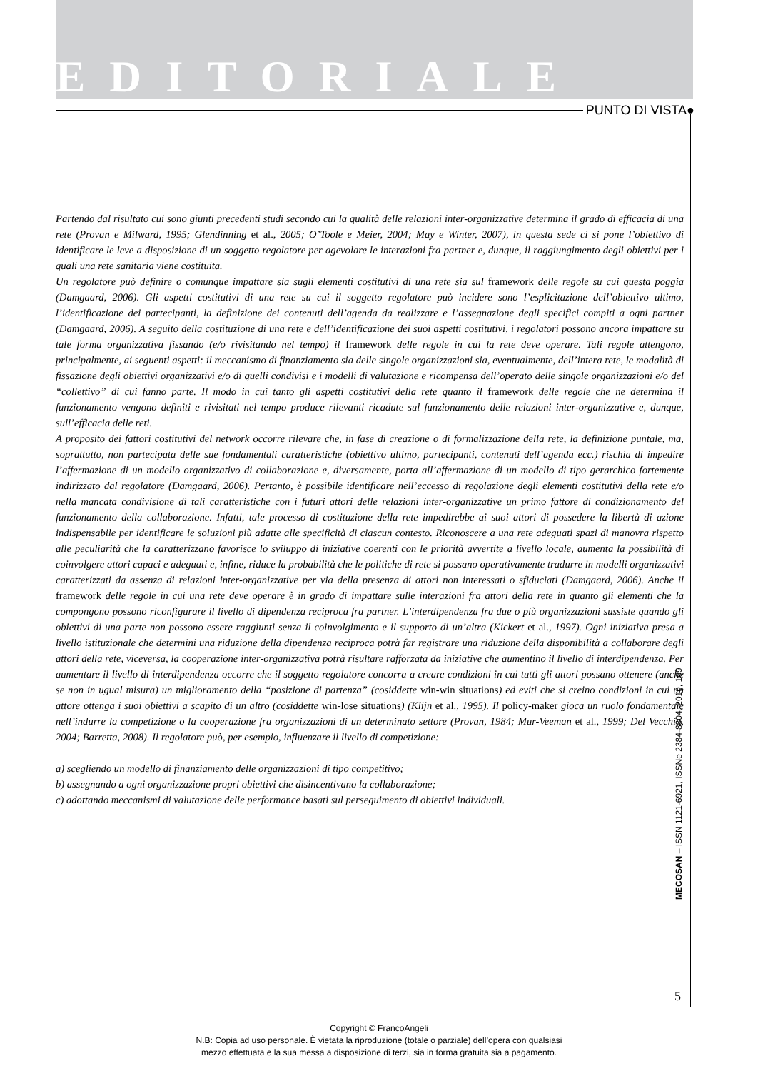EDITORIALE
PUNTO DI VISTA●
Partendo dal risultato cui sono giunti precedenti studi secondo cui la qualità delle relazioni inter-organizzative determina il grado di efficacia di una rete (Provan e Milward, 1995; Glendinning et al., 2005; O’Toole e Meier, 2004; May e Winter, 2007), in questa sede ci si pone l’obiettivo di identificare le leve a disposizione di un soggetto regolatore per agevolare le interazioni fra partner e, dunque, il raggiungimento degli obiettivi per i quali una rete sanitaria viene costituita.
Un regolatore può definire o comunque impattare sia sugli elementi costitutivi di una rete sia sul framework delle regole su cui questa poggia (Damgaard, 2006). Gli aspetti costitutivi di una rete su cui il soggetto regolatore può incidere sono l’esplicitazione dell’obiettivo ultimo, l’identificazione dei partecipanti, la definizione dei contenuti dell’agenda da realizzare e l’assegnazione degli specifici compiti a ogni partner (Damgaard, 2006). A seguito della costituzione di una rete e dell’identificazione dei suoi aspetti costitutivi, i regolatori possono ancora impattare su tale forma organizzativa fissando (e/o rivisitando nel tempo) il framework delle regole in cui la rete deve operare. Tali regole attengono, principalmente, ai seguenti aspetti: il meccanismo di finanziamento sia delle singole organizzazioni sia, eventualmente, dell’intera rete, le modalità di fissazione degli obiettivi organizzativi e/o di quelli condivisi e i modelli di valutazione e ricompensa dell’operato delle singole organizzazioni e/o del “collettivo” di cui fanno parte. Il modo in cui tanto gli aspetti costitutivi della rete quanto il framework delle regole che ne determina il funzionamento vengono definiti e rivisitati nel tempo produce rilevanti ricadute sul funzionamento delle relazioni inter-organizzative e, dunque, sull’efficacia delle reti.
A proposito dei fattori costitutivi del network occorre rilevare che, in fase di creazione o di formalizzazione della rete, la definizione puntale, ma, soprattutto, non partecipata delle sue fondamentali caratteristiche (obiettivo ultimo, partecipanti, contenuti dell’agenda ecc.) rischia di impedire l’affermazione di un modello organizzativo di collaborazione e, diversamente, porta all’affermazione di un modello di tipo gerarchico fortemente indirizzato dal regolatore (Damgaard, 2006). Pertanto, è possibile identificare nell’eccesso di regolazione degli elementi costitutivi della rete e/o nella mancata condivisione di tali caratteristiche con i futuri attori delle relazioni inter-organizzative un primo fattore di condizionamento del funzionamento della collaborazione. Infatti, tale processo di costituzione della rete impedirebbe ai suoi attori di possedere la libertà di azione indispensabile per identificare le soluzioni più adatte alle specificità di ciascun contesto. Riconoscere a una rete adeguati spazi di manovra rispetto alle peculiarità che la caratterizzano favorisce lo sviluppo di iniziative coerenti con le priorità avvertite a livello locale, aumenta la possibilità di coinvolgere attori capaci e adeguati e, infine, riduce la probabilità che le politiche di rete si possano operativamente tradurre in modelli organizzativi caratterizzati da assenza di relazioni inter-organizzative per via della presenza di attori non interessati o sfiduciati (Damgaard, 2006). Anche il framework delle regole in cui una rete deve operare è in grado di impattare sulle interazioni fra attori della rete in quanto gli elementi che la compongono possono riconfigurare il livello di dipendenza reciproca fra partner. L’interdipendenza fra due o più organizzazioni sussiste quando gli obiettivi di una parte non possono essere raggiunti senza il coinvolgimento e il supporto di un’altra (Kickert et al., 1997). Ogni iniziativa presa a livello istituzionale che determini una riduzione della dipendenza reciproca potrà far registrare una riduzione della disponibilità a collaborare degli attori della rete, viceversa, la cooperazione inter-organizzativa potrà risultare rafforzata da iniziative che aumentino il livello di interdipendenza. Per aumentare il livello di interdipendenza occorre che il soggetto regolatore concorra a creare condizioni in cui tutti gli attori possano ottenere (anche se non in ugual misura) un miglioramento della “posizione di partenza” (cosiddette win-win situations) ed eviti che si creino condizioni in cui un attore ottenga i suoi obiettivi a scapito di un altro (cosiddette win-lose situations) (Klijn et al., 1995). Il policy-maker gioca un ruolo fondamentale nell’indurre la competizione o la cooperazione fra organizzazioni di un determinato settore (Provan, 1984; Mur-Veeman et al., 1999; Del Vecchio, 2004; Barretta, 2008). Il regolatore può, per esempio, influenzare il livello di competizione:
a) scegliendo un modello di finanziamento delle organizzazioni di tipo competitivo;
b) assegnando a ogni organizzazione propri obiettivi che disincentivano la collaborazione;
c) adottando meccanismi di valutazione delle performance basati sul perseguimento di obiettivi individuali.
MECOSAN – ISSN 1121-6921, ISSNe 2384-8804, 2019, 109
5
Copyright © FrancoAngeli
N.B: Copia ad uso personale. È vietata la riproduzione (totale o parziale) dell’opera con qualsiasi
mezzo effettuata e la sua messa a disposizione di terzi, sia in forma gratuita sia a pagamento.